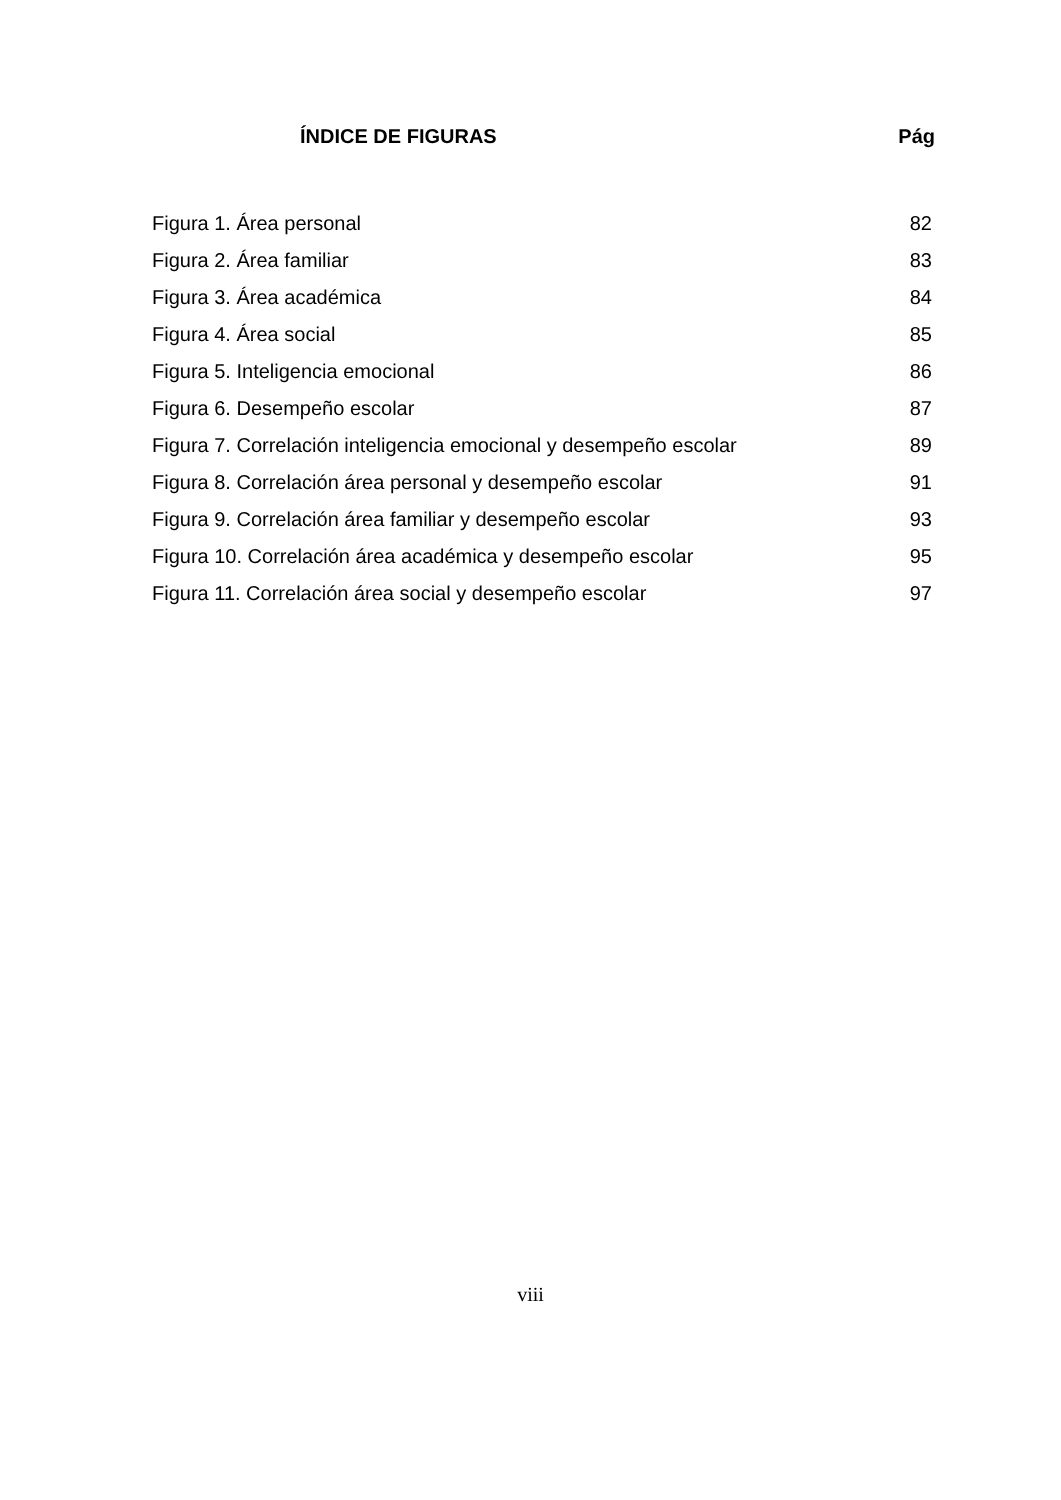ÍNDICE DE FIGURAS Pág
Figura 1. Área personal 82
Figura 2. Área familiar 83
Figura 3. Área académica 84
Figura 4. Área social 85
Figura 5. Inteligencia emocional 86
Figura 6. Desempeño escolar 87
Figura 7. Correlación inteligencia emocional y desempeño escolar 89
Figura 8. Correlación área personal y desempeño escolar 91
Figura 9. Correlación área familiar y desempeño escolar 93
Figura 10. Correlación área académica y desempeño escolar 95
Figura 11. Correlación área social y desempeño escolar 97
viii